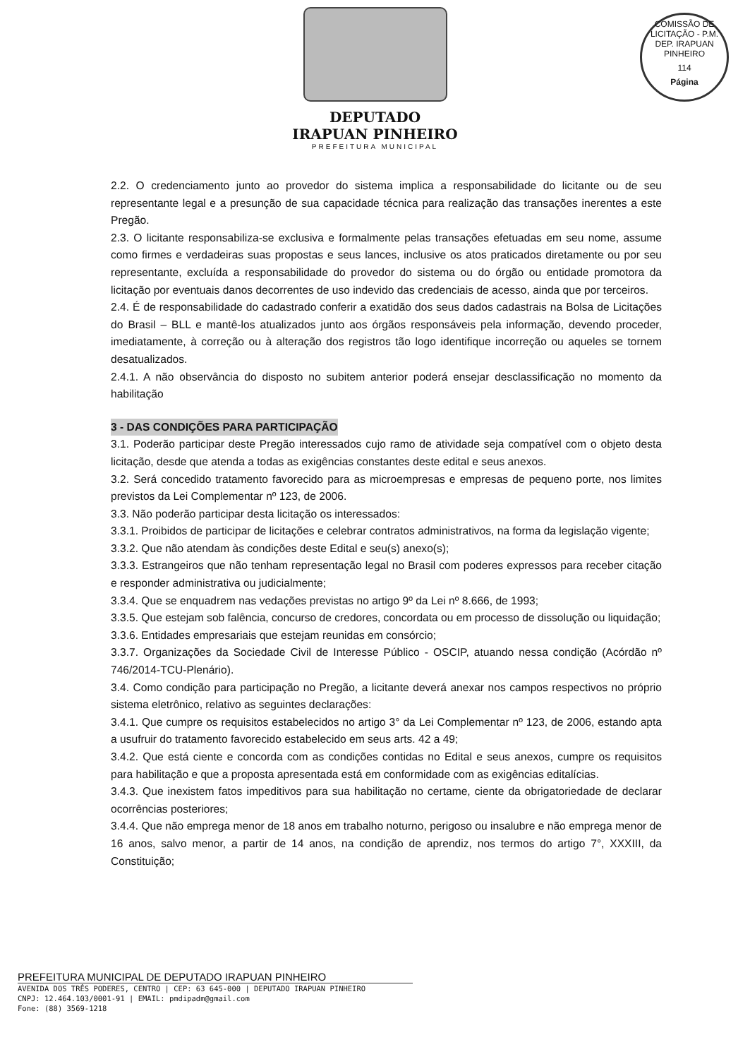DEPUTADO
IRAPUAN PINHEIRO
PREFEITURA MUNICIPAL
COMISSÃO DE LICITAÇÃO - P.M. DEP. IRAPUAN PINHEIRO
114
Página
2.2. O credenciamento junto ao provedor do sistema implica a responsabilidade do licitante ou de seu representante legal e a presunção de sua capacidade técnica para realização das transações inerentes a este Pregão.
2.3. O licitante responsabiliza-se exclusiva e formalmente pelas transações efetuadas em seu nome, assume como firmes e verdadeiras suas propostas e seus lances, inclusive os atos praticados diretamente ou por seu representante, excluída a responsabilidade do provedor do sistema ou do órgão ou entidade promotora da licitação por eventuais danos decorrentes de uso indevido das credenciais de acesso, ainda que por terceiros.
2.4. É de responsabilidade do cadastrado conferir a exatidão dos seus dados cadastrais na Bolsa de Licitações do Brasil – BLL e mantê-los atualizados junto aos órgãos responsáveis pela informação, devendo proceder, imediatamente, à correção ou à alteração dos registros tão logo identifique incorreção ou aqueles se tornem desatualizados.
2.4.1. A não observância do disposto no subitem anterior poderá ensejar desclassificação no momento da habilitação
3 - DAS CONDIÇÕES PARA PARTICIPAÇÃO
3.1. Poderão participar deste Pregão interessados cujo ramo de atividade seja compatível com o objeto desta licitação, desde que atenda a todas as exigências constantes deste edital e seus anexos.
3.2. Será concedido tratamento favorecido para as microempresas e empresas de pequeno porte, nos limites previstos da Lei Complementar nº 123, de 2006.
3.3. Não poderão participar desta licitação os interessados:
3.3.1. Proibidos de participar de licitações e celebrar contratos administrativos, na forma da legislação vigente;
3.3.2. Que não atendam às condições deste Edital e seu(s) anexo(s);
3.3.3. Estrangeiros que não tenham representação legal no Brasil com poderes expressos para receber citação e responder administrativa ou judicialmente;
3.3.4. Que se enquadrem nas vedações previstas no artigo 9º da Lei nº 8.666, de 1993;
3.3.5. Que estejam sob falência, concurso de credores, concordata ou em processo de dissolução ou liquidação;
3.3.6. Entidades empresariais que estejam reunidas em consórcio;
3.3.7. Organizações da Sociedade Civil de Interesse Público - OSCIP, atuando nessa condição (Acórdão nº 746/2014-TCU-Plenário).
3.4. Como condição para participação no Pregão, a licitante deverá anexar nos campos respectivos no próprio sistema eletrônico, relativo as seguintes declarações:
3.4.1. Que cumpre os requisitos estabelecidos no artigo 3° da Lei Complementar nº 123, de 2006, estando apta a usufruir do tratamento favorecido estabelecido em seus arts. 42 a 49;
3.4.2. Que está ciente e concorda com as condições contidas no Edital e seus anexos, cumpre os requisitos para habilitação e que a proposta apresentada está em conformidade com as exigências editalícias.
3.4.3. Que inexistem fatos impeditivos para sua habilitação no certame, ciente da obrigatoriedade de declarar ocorrências posteriores;
3.4.4. Que não emprega menor de 18 anos em trabalho noturno, perigoso ou insalubre e não emprega menor de 16 anos, salvo menor, a partir de 14 anos, na condição de aprendiz, nos termos do artigo 7°, XXXIII, da Constituição;
PREFEITURA MUNICIPAL DE DEPUTADO IRAPUAN PINHEIRO
AVENIDA DOS TRÊS PODERES, CENTRO | CEP: 63 645-000 | DEPUTADO IRAPUAN PINHEIRO
CNPJ: 12.464.103/0001-91 | EMAIL: pmdipadm@gmail.com
Fone: (88) 3569-1218